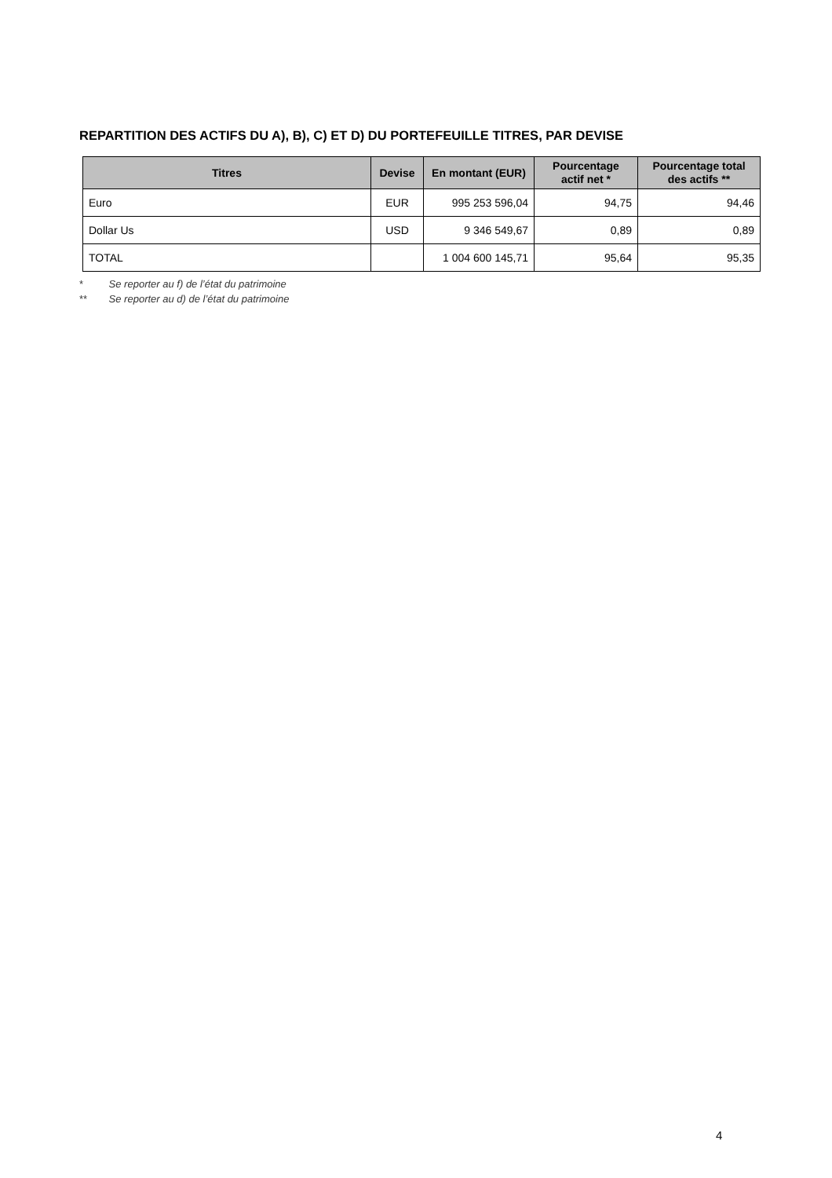REPARTITION DES ACTIFS DU A), B), C) ET D) DU PORTEFEUILLE TITRES, PAR DEVISE
| Titres | Devise | En montant (EUR) | Pourcentage actif net * | Pourcentage total des actifs ** |
| --- | --- | --- | --- | --- |
| Euro | EUR | 995 253 596,04 | 94,75 | 94,46 |
| Dollar Us | USD | 9 346 549,67 | 0,89 | 0,89 |
| TOTAL | | 1 004 600 145,71 | 95,64 | 95,35 |
* Se reporter au f) de l’état du patrimoine
** Se reporter au d) de l’état du patrimoine
4